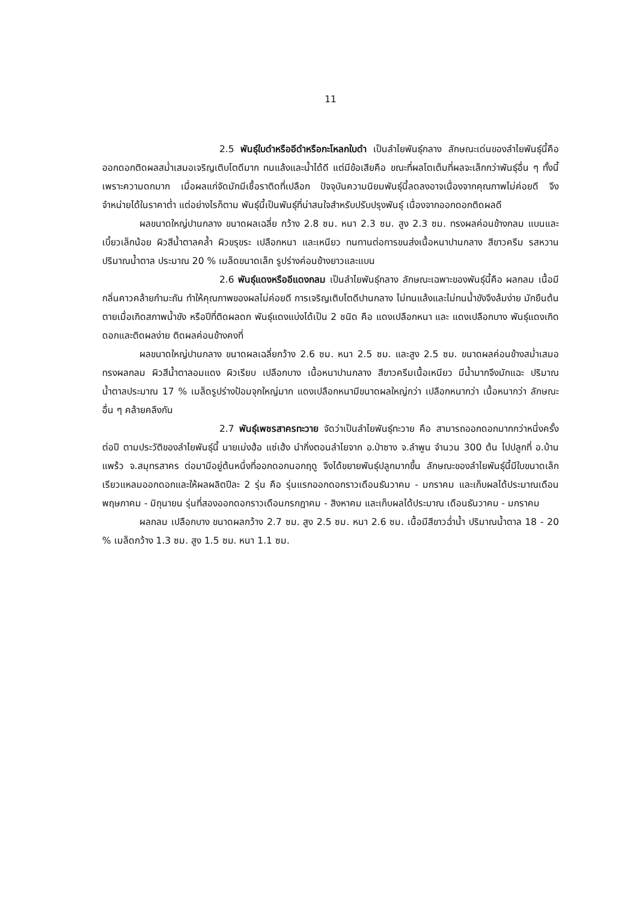11
2.5 พันธุ์ใบดำหรืออีดำหรือกะโหลกใบดำ เป็นลำไยพันธุ์กลาง ลักษณะเด่นของลำไยพันธุ์นี้คือ ออกดอกติดผลสม่ำเสมอเจริญเติบโตดีมาก ทนแล้งและน้ำได้ดี แต่มีข้อเสียคือ ขณะที่ผลโตเต็มที่ผลจะเล็กกว่าพันธุ์อื่น ๆ ทั้งนี้เพราะความดกมาก เมื่อผลแก่จัดมักมีเชื้อราติดที่เปลือก ปัจจุบันความนิยมพันธุ์นี้ลดลงอาจเนื่องจากคุณภาพไม่ค่อยดี จึงจำหน่ายได้ในราคาต่ำ แต่อย่างไรก็ตาม พันธุ์นี้เป็นพันธุ์ที่น่าสนใจสำหรับปรับปรุงพันธุ์ เนื่องจากออกดอกติดผลดี
ผลขนาดใหญ่ปานกลาง ขนาดผลเฉลี่ย กว้าง 2.8 ซม. หนา 2.3 ซม. สูง 2.3 ซม. ทรงผลค่อนข้างกลม แบนและเบี้ยวเล็กน้อย ผิวสีน้ำตาลคล้ำ ผิวขรุขระ เปลือกหนา และเหนียว ทนทานต่อการขนส่งเนื้อหนาปานกลาง สีขาวครีม รสหวาน ปริมาณน้ำตาล ประมาณ 20 % เมล็ดขนาดเล็ก รูปร่างค่อนข้างยาวและแบน
2.6 พันธุ์แดงหรืออีแดงกลม เป็นลำไยพันธุ์กลาง ลักษณะเฉพาะของพันธุ์นี้คือ ผลกลม เนื้อมีกลิ่นคาวคล้ายกำมะถัน ทำให้คุณภาพของผลไม่ค่อยดี การเจริญเติบโตดีปานกลาง ไม่ทนแล้งและไม่ทนน้ำขังจึงล้มง่าย มักยืนต้นตายเมื่อเกิดสภาพน้ำขัง หรือปีที่ติดผลดก พันธุ์แดงแบ่งได้เป็น 2 ชนิด คือ แดงเปลือกหนา และ แดงเปลือกบาง พันธุ์แดงเกิดดอกและติดผลง่าย ติดผลค่อนข้างคงที่
ผลขนาดใหญ่ปานกลาง ขนาดผลเฉลี่ยกว้าง 2.6 ซม. หนา 2.5 ซม. และสูง 2.5 ซม. ขนาดผลค่อนข้างสม่ำเสมอ ทรงผลกลม ผิวสีน้ำตาลอมแดง ผิวเรียบ เปลือกบาง เนื้อหนาปานกลาง สีขาวครีมเนื้อเหนียว มีน้ำมากจึงมักแฉะ ปริมาณน้ำตาลประมาณ 17 % เมล็ดรูปร่างป้อมจุกใหญ่มาก แดงเปลือกหนามีขนาดผลใหญ่กว่า เปลือกหนากว่า เนื้อหนากว่า ลักษณะอื่น ๆ คล้ายคลึงกัน
2.7 พันธุ์เพชรสาครทะวาย จัดว่าเป็นลำไยพันธุ์ทะวาย คือ สามารถออกดอกมากกว่าหนึ่งครั้งต่อปี ตามประวัติของลำไยพันธุ์นี้ นายเม่งฮ้อ แซ่เฮ้ง นำกิ่งตอนลำไยจาก อ.ป่าซาง จ.ลำพูน จำนวน 300 ต้น ไปปลูกที่ อ.บ้านแพร้ว จ.สมุทรสาคร ต่อมามีอยู่ต้นหนึ่งที่ออกดอกนอกฤดู จึงได้ขยายพันธุ์ปลูกมากขึ้น ลักษณะของลำไยพันธุ์นี้มีใบขนาดเล็ก เรียวแหลมออกดอกและให้ผลผลิตปีละ 2 รุ่น คือ รุ่นแรกออกดอกราวเดือนธันวาคม - มกราคม และเก็บผลได้ประมาณเดือนพฤษภาคม - มิถุนายน รุ่นที่สองออกดอกราวเดือนกรกฎาคม - สิงหาคม และเก็บผลได้ประมาณ เดือนธันวาคม - มกราคม
ผลกลม เปลือกบาง ขนาดผลกว้าง 2.7 ซม. สูง 2.5 ซม. หนา 2.6 ซม. เนื้อมีสีขาวฉ่ำน้ำ ปริมาณน้ำตาล 18 - 20 % เมล็ดกว้าง 1.3 ซม. สูง 1.5 ซม. หนา 1.1 ซม.